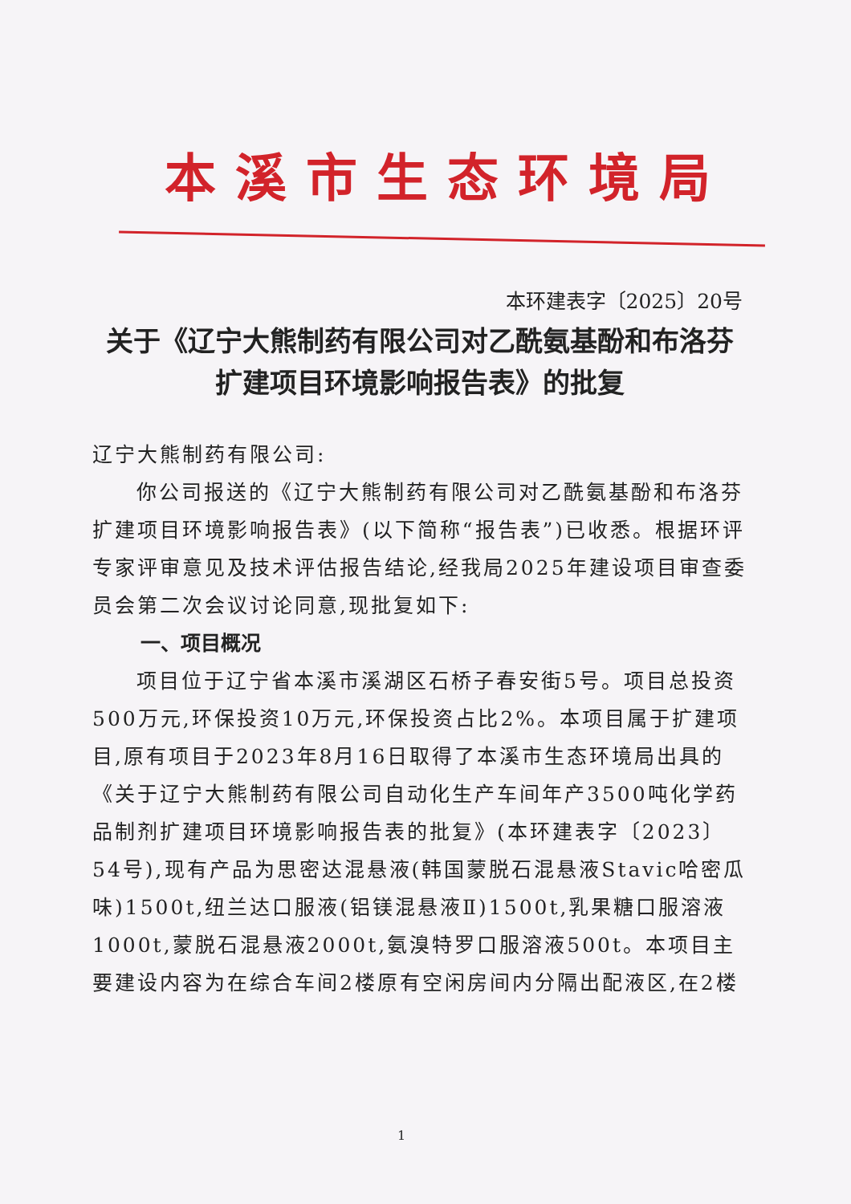本溪市生态环境局
本环建表字〔2025〕20号
关于《辽宁大熊制药有限公司对乙酰氨基酚和布洛芬扩建项目环境影响报告表》的批复
辽宁大熊制药有限公司:
你公司报送的《辽宁大熊制药有限公司对乙酰氨基酚和布洛芬扩建项目环境影响报告表》(以下简称“报告表”)已收悉。根据环评专家评审意见及技术评估报告结论,经我局2025年建设项目审查委员会第二次会议讨论同意,现批复如下:
一、项目概况
项目位于辽宁省本溪市溪湖区石桥子春安街5号。项目总投资500万元,环保投资10万元,环保投资占比2%。本项目属于扩建项目,原有项目于2023年8月16日取得了本溪市生态环境局出具的《关于辽宁大熊制药有限公司自动化生产车间年产3500吨化学药品制剂扩建项目环境影响报告表的批复》(本环建表字〔2023〕54号),现有产品为思密达混悬液(韩国蒙脱石混悬液Stavic哈密瓜味)1500t,纽兰达口服液(铝镁混悬液Ⅱ)1500t,乳果糖口服溶液1000t,蒙脱石混悬液2000t,氨溴特罗口服溶液500t。本项目主要建设内容为在综合车间2楼原有空闲房间内分隔出配液区,在2楼
1